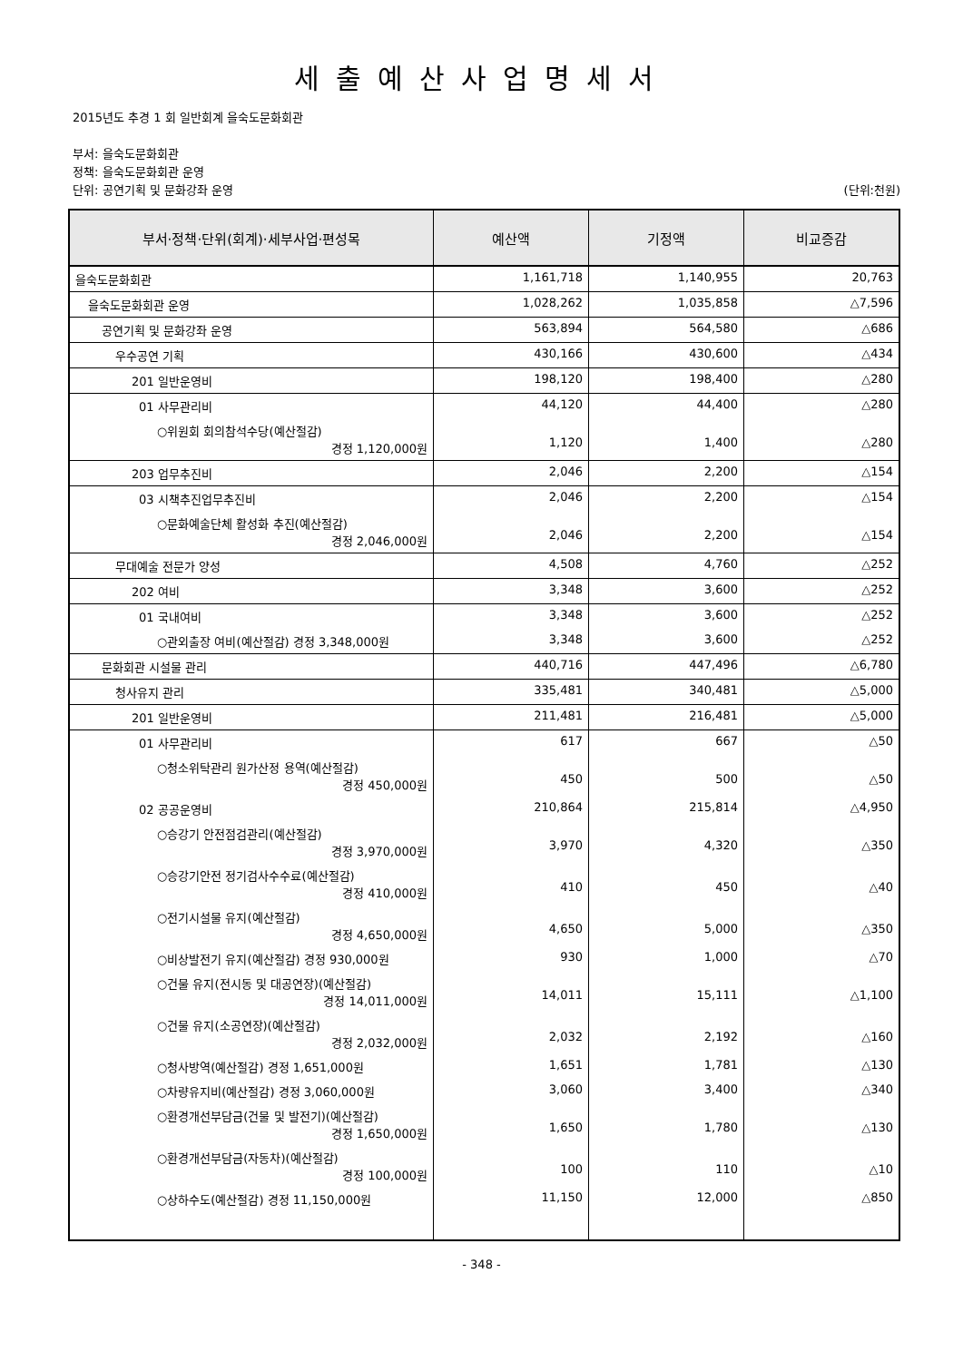세출예산사업명세서
2015년도 추경 1 회 일반회계 을숙도문화회관
부서: 을숙도문화회관
정책: 을숙도문화회관 운영
단위: 공연기획 및 문화강좌 운영 (단위:천원)
| 부서·정책·단위(회계)·세부사업·편성목 | 예산액 | 기정액 | 비교증감 |
| --- | --- | --- | --- |
| 을숙도문화회관 | 1,161,718 | 1,140,955 | 20,763 |
| 을숙도문화회관 운영 | 1,028,262 | 1,035,858 | △7,596 |
| 공연기획 및 문화강좌 운영 | 563,894 | 564,580 | △686 |
| 우수공연 기획 | 430,166 | 430,600 | △434 |
| 201 일반운영비 | 198,120 | 198,400 | △280 |
| 01 사무관리비 | 44,120 | 44,400 | △280 |
| ○위원회 회의참석수당(예산절감) 경정 1,120,000원 | 1,120 | 1,400 | △280 |
| 203 업무추진비 | 2,046 | 2,200 | △154 |
| 03 시책추진업무추진비 | 2,046 | 2,200 | △154 |
| ○문화예술단체 활성화 추진(예산절감) 경정 2,046,000원 | 2,046 | 2,200 | △154 |
| 무대예술 전문가 양성 | 4,508 | 4,760 | △252 |
| 202 여비 | 3,348 | 3,600 | △252 |
| 01 국내여비 | 3,348 | 3,600 | △252 |
| ○관외출장 여비(예산절감) 경정 3,348,000원 | 3,348 | 3,600 | △252 |
| 문화회관 시설물 관리 | 440,716 | 447,496 | △6,780 |
| 청사유지 관리 | 335,481 | 340,481 | △5,000 |
| 201 일반운영비 | 211,481 | 216,481 | △5,000 |
| 01 사무관리비 | 617 | 667 | △50 |
| ○청소위탁관리 원가산정 용역(예산절감) 경정 450,000원 | 450 | 500 | △50 |
| 02 공공운영비 | 210,864 | 215,814 | △4,950 |
| ○승강기 안전점검관리(예산절감) 경정 3,970,000원 | 3,970 | 4,320 | △350 |
| ○승강기안전 정기검사수수료(예산절감) 경정 410,000원 | 410 | 450 | △40 |
| ○전기시설물 유지(예산절감) 경정 4,650,000원 | 4,650 | 5,000 | △350 |
| ○비상발전기 유지(예산절감) 경정 930,000원 | 930 | 1,000 | △70 |
| ○건물 유지(전시동 및 대공연장)(예산절감) 경정 14,011,000원 | 14,011 | 15,111 | △1,100 |
| ○건물 유지(소공연장)(예산절감) 경정 2,032,000원 | 2,032 | 2,192 | △160 |
| ○청사방역(예산절감) 경정 1,651,000원 | 1,651 | 1,781 | △130 |
| ○차량유지비(예산절감) 경정 3,060,000원 | 3,060 | 3,400 | △340 |
| ○환경개선부담금(건물 및 발전기)(예산절감) 경정 1,650,000원 | 1,650 | 1,780 | △130 |
| ○환경개선부담금(자동차)(예산절감) 경정 100,000원 | 100 | 110 | △10 |
| ○상하수도(예산절감) 경정 11,150,000원 | 11,150 | 12,000 | △850 |
- 348 -